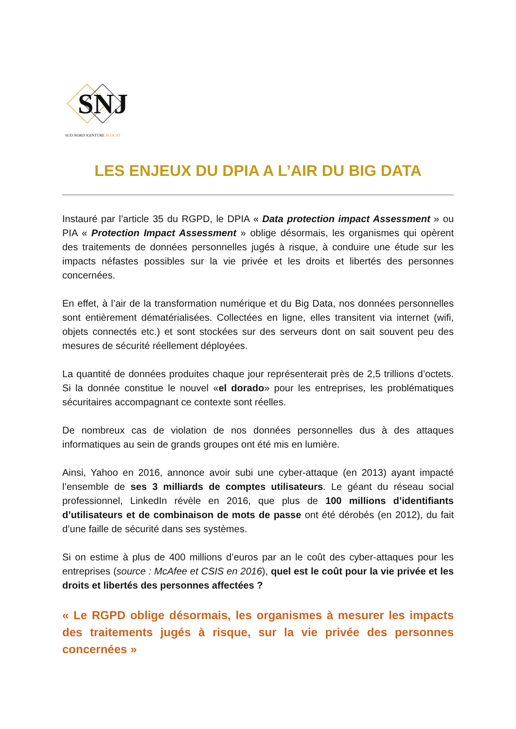SNJ
SUD NORD JOINTURE AVOCAT
LES ENJEUX DU DPIA A L’AIR DU BIG DATA
Instauré par l’article 35 du RGPD, le DPIA « Data protection impact Assessment » ou PIA « Protection Impact Assessment » oblige désormais, les organismes qui opèrent des traitements de données personnelles jugés à risque, à conduire une étude sur les impacts néfastes possibles sur la vie privée et les droits et libertés des personnes concernées.
En effet, à l’air de la transformation numérique et du Big Data, nos données personnelles sont entièrement dématérialisées. Collectées en ligne, elles transitent via internet (wifi, objets connectés etc.) et sont stockées sur des serveurs dont on sait souvent peu des mesures de sécurité réellement déployées.
La quantité de données produites chaque jour représenterait près de 2,5 trillions d’octets. Si la donnée constitue le nouvel «el dorado» pour les entreprises, les problématiques sécuritaires accompagnant ce contexte sont réelles.
De nombreux cas de violation de nos données personnelles dus à des attaques informatiques au sein de grands groupes ont été mis en lumière.
Ainsi, Yahoo en 2016, annonce avoir subi une cyber-attaque (en 2013) ayant impacté l’ensemble de ses 3 milliards de comptes utilisateurs. Le géant du réseau social professionnel, LinkedIn révèle en 2016, que plus de 100 millions d’identifiants d’utilisateurs et de combinaison de mots de passe ont été dérobés (en 2012), du fait d’une faille de sécurité dans ses systèmes.
Si on estime à plus de 400 millions d’euros par an le coût des cyber-attaques pour les entreprises (source : McAfee et CSIS en 2016), quel est le coût pour la vie privée et les droits et libertés des personnes affectées ?
« Le RGPD oblige désormais, les organismes à mesurer les impacts des traitements jugés à risque, sur la vie privée des personnes concernées »